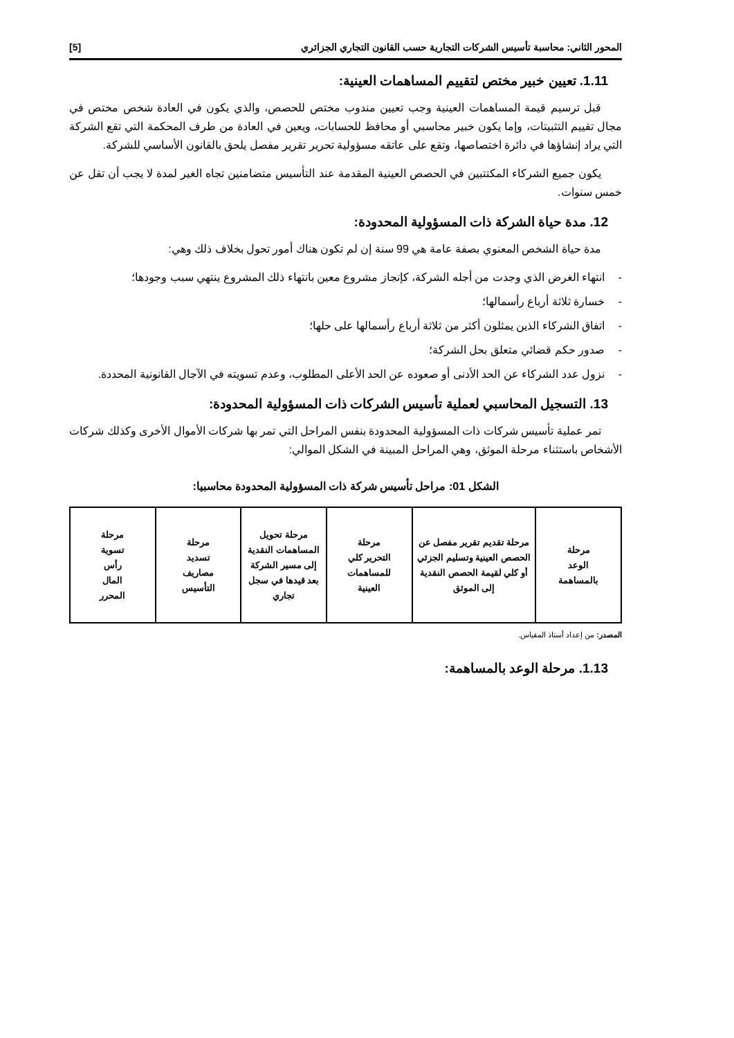المحور الثاني: محاسبة تأسيس الشركات التجارية حسب القانون التجاري الجزائري [5]
1.11. تعيين خبير مختص لتقييم المساهمات العينية:
قبل ترسيم قيمة المساهمات العينية وجب تعيين مندوب مختص للحصص، والذي يكون في العادة شخص مختص في مجال تقييم التثبيتات، وإما يكون خبير محاسبي أو محافظ للحسابات، ويعين في العادة من طرف المحكمة التي تقع الشركة التي يراد إنشاؤها في دائرة اختصاصها، وتقع على عاتقه مسؤولية تحرير تقرير مفصل يلحق بالقانون الأساسي للشركة.
يكون جميع الشركاء المكتتبين في الحصص العينية المقدمة عند التأسيس متضامنين تجاه الغير لمدة لا يجب أن تقل عن خمس سنوات.
12. مدة حياة الشركة ذات المسؤولية المحدودة:
مدة حياة الشخص المعنوي بصفة عامة هي 99 سنة إن لم تكون هناك أمور تحول بخلاف ذلك وهي:
- انتهاء الغرض الذي وجدت من أجله الشركة، كإنجاز مشروع معين بانتهاء ذلك المشروع ينتهي سبب وجودها؛
- خسارة ثلاثة أرباع رأسمالها؛
- اتفاق الشركاء الذين يمثلون أكثر من ثلاثة أرباع رأسمالها على حلها؛
- صدور حكم قضائي متعلق بحل الشركة؛
- نزول عدد الشركاء عن الحد الأدنى أو صعوده عن الحد الأعلى المطلوب، وعدم تسويته في الآجال القانونية المحددة.
13. التسجيل المحاسبي لعملية تأسيس الشركات ذات المسؤولية المحدودة:
تمر عملية تأسيس شركات ذات المسؤولية المحدودة بنفس المراحل التي تمر بها شركات الأموال الأخرى وكذلك شركات الأشخاص باستثناء مرحلة الموثق، وهي المراحل المبينة في الشكل الموالي:
الشكل 01: مراحل تأسيس شركة ذات المسؤولية المحدودة محاسبيا:
مرحلة
الوعد
بالمساهمة
مرحلة تقديم تقرير مفصل عن الحصص العينية وتسليم الجزئي أو كلي لقيمة الحصص النقدية إلى الموثق
مرحلة
التحرير كلي
للمساهمات
العينية
مرحلة تحويل المساهمات النقدية إلى مسير الشركة بعد قيدها في سجل تجاري
مرحلة
تسديد
مصاريف
التأسيس
مرحلة
تسوية
رأس
المال
المحرر
المصدر: من إعداد أستاذ المقياس.
1.13. مرحلة الوعد بالمساهمة: